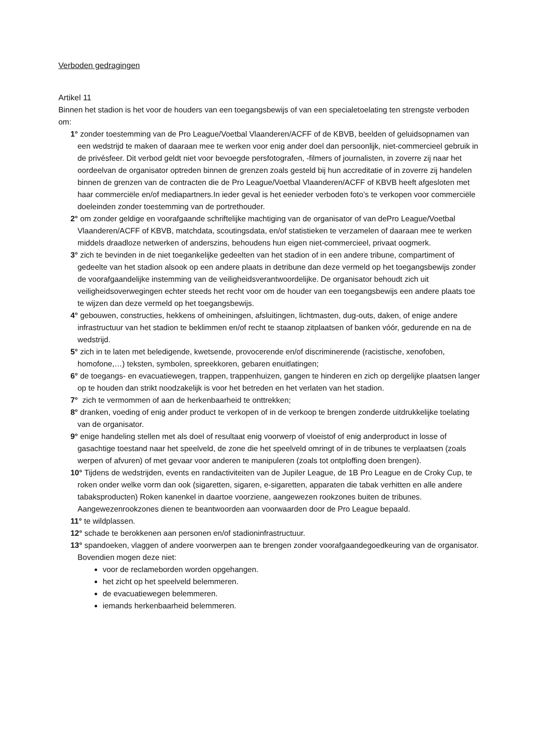Verboden gedragingen
Artikel 11
Binnen het stadion is het voor de houders van een toegangsbewijs of van een specialetoelating ten strengste verboden om:
1° zonder toestemming van de Pro League/Voetbal Vlaanderen/ACFF of de KBVB, beelden of geluidsopnamen van een wedstrijd te maken of daaraan mee te werken voor enig ander doel dan persoonlijk, niet-commercieel gebruik in de privésfeer. Dit verbod geldt niet voor bevoegde persfotografen, -filmers of journalisten, in zoverre zij naar het oordeelvan de organisator optreden binnen de grenzen zoals gesteld bij hun accreditatie of in zoverre zij handelen binnen de grenzen van de contracten die de Pro League/Voetbal Vlaanderen/ACFF of KBVB heeft afgesloten met haar commerciële en/of mediapartners.In ieder geval is het eenieder verboden foto’s te verkopen voor commerciële doeleinden zonder toestemming van de portrethouder.
2° om zonder geldige en voorafgaande schriftelijke machtiging van de organisator of van dePro League/Voetbal Vlaanderen/ACFF of KBVB, matchdata, scoutingsdata, en/of statistieken te verzamelen of daaraan mee te werken middels draadloze netwerken of anderszins, behoudens hun eigen niet-commercieel, privaat oogmerk.
3° zich te bevinden in de niet toegankelijke gedeelten van het stadion of in een andere tribune, compartiment of gedeelte van het stadion alsook op een andere plaats in detribune dan deze vermeld op het toegangsbewijs zonder de voorafgaandelijke instemming van de veiligheidsverantwoordelijke. De organisator behoudt zich uit veiligheidsoverwegingen echter steeds het recht voor om de houder van een toegangsbewijs een andere plaats toe te wijzen dan deze vermeld op het toegangsbewijs.
4° gebouwen, constructies, hekkens of omheiningen, afsluitingen, lichtmasten, dug-outs, daken, of enige andere infrastructuur van het stadion te beklimmen en/of recht te staanop zitplaatsen of banken vóór, gedurende en na de wedstrijd.
5° zich in te laten met beledigende, kwetsende, provocerende en/of discriminerende (racistische, xenofoben, homofone,…) teksten, symbolen, spreekkoren, gebaren enuitlatingen;
6° de toegangs- en evacuatiewegen, trappen, trappenhuizen, gangen te hinderen en zich op dergelijke plaatsen langer op te houden dan strikt noodzakelijk is voor het betreden en het verlaten van het stadion.
7° zich te vermommen of aan de herkenbaarheid te onttrekken;
8° dranken, voeding of enig ander product te verkopen of in de verkoop te brengen zonderde uitdrukkelijke toelating van de organisator.
9° enige handeling stellen met als doel of resultaat enig voorwerp of vloeistof of enig anderproduct in losse of gasachtige toestand naar het speelveld, de zone die het speelveld omringt of in de tribunes te verplaatsen (zoals werpen of afvuren) of met gevaar voor anderen te manipuleren (zoals tot ontploffing doen brengen).
10° Tijdens de wedstrijden, events en randactiviteiten van de Jupiler League, de 1B Pro League en de Croky Cup, te roken onder welke vorm dan ook (sigaretten, sigaren, e-sigaretten, apparaten die tabak verhitten en alle andere tabaksproducten) Roken kanenkel in daartoe voorziene, aangewezen rookzones buiten de tribunes. Aangewezenrookzones dienen te beantwoorden aan voorwaarden door de Pro League bepaald.
11° te wildplassen.
12° schade te berokkenen aan personen en/of stadioninfrastructuur.
13° spandoeken, vlaggen of andere voorwerpen aan te brengen zonder voorafgaandegoedkeuring van de organisator. Bovendien mogen deze niet:
voor de reclameborden worden opgehangen.
het zicht op het speelveld belemmeren.
de evacuatiewegen belemmeren.
iemands herkenbaarheid belemmeren.